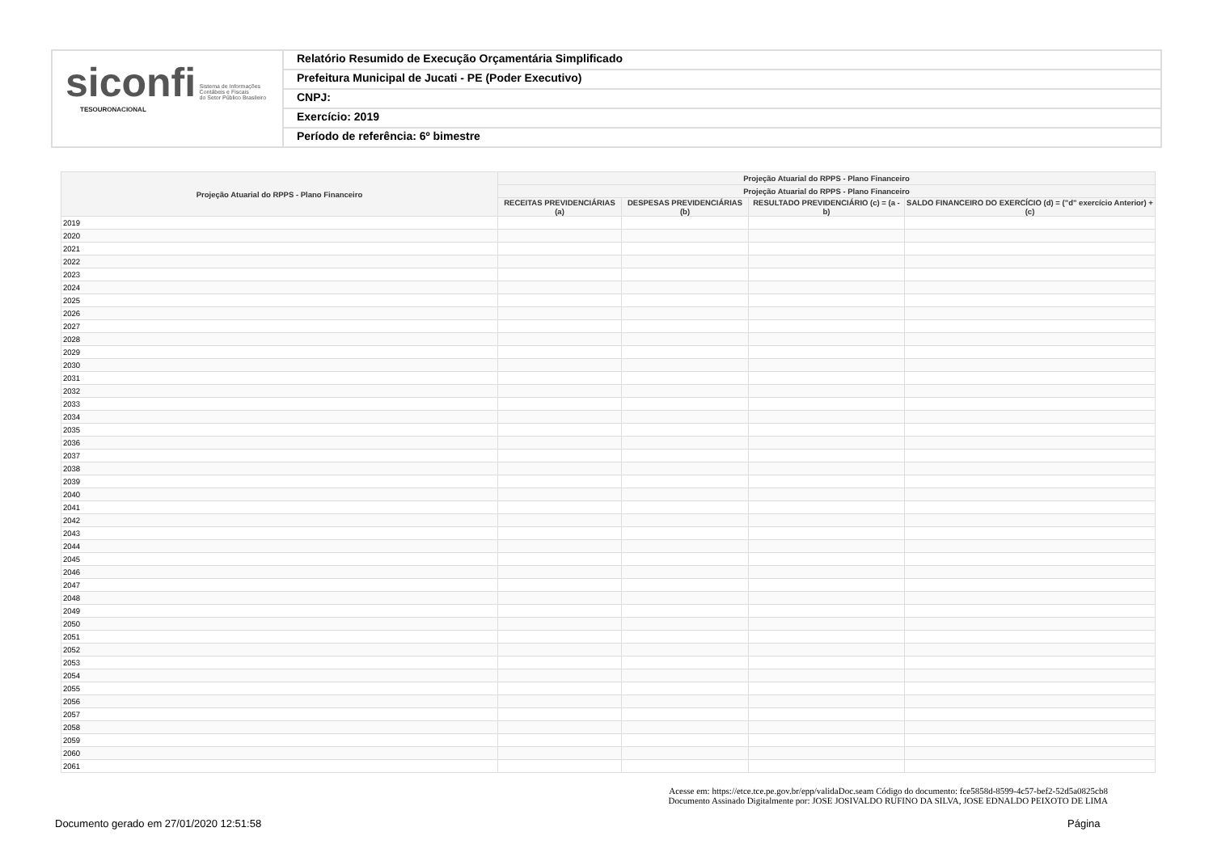siconfi Sistema de Informações
Contábeis e Fiscais
do Setor Público Brasileiro
TESOURONACIONAL
Relatório Resumido de Execução Orçamentária Simplificado
Prefeitura Municipal de Jucati - PE (Poder Executivo)
CNPJ:
Exercício: 2019
Período de referência: 6º bimestre
| Projeção Atuarial do RPPS - Plano Financeiro | Projeção Atuarial do RPPS - Plano Financeiro | | | |
| --- | --- | --- | --- | --- |
| | Projeção Atuarial do RPPS - Plano Financeiro | | | |
| | RECEITAS PREVIDENCIÁRIAS (a) | DESPESAS PREVIDENCIÁRIAS (b) | RESULTADO PREVIDENCIÁRIO (c) = (a - b) | SALDO FINANCEIRO DO EXERCÍCIO (d) = ("d" exercício Anterior) + (c) |
| 2019 | | | | |
| 2020 | | | | |
| 2021 | | | | |
| 2022 | | | | |
| 2023 | | | | |
| 2024 | | | | |
| 2025 | | | | |
| 2026 | | | | |
| 2027 | | | | |
| 2028 | | | | |
| 2029 | | | | |
| 2030 | | | | |
| 2031 | | | | |
| 2032 | | | | |
| 2033 | | | | |
| 2034 | | | | |
| 2035 | | | | |
| 2036 | | | | |
| 2037 | | | | |
| 2038 | | | | |
| 2039 | | | | |
| 2040 | | | | |
| 2041 | | | | |
| 2042 | | | | |
| 2043 | | | | |
| 2044 | | | | |
| 2045 | | | | |
| 2046 | | | | |
| 2047 | | | | |
| 2048 | | | | |
| 2049 | | | | |
| 2050 | | | | |
| 2051 | | | | |
| 2052 | | | | |
| 2053 | | | | |
| 2054 | | | | |
| 2055 | | | | |
| 2056 | | | | |
| 2057 | | | | |
| 2058 | | | | |
| 2059 | | | | |
| 2060 | | | | |
| 2061 | | | | |
Acesse em: https://etce.tce.pe.gov.br/epp/validaDoc.seam Código do documento: fce5858d-8599-4c57-bef2-52d5a0825cb8
Documento Assinado Digitalmente por: JOSE JOSIVALDO RUFINO DA SILVA, JOSE EDNALDO PEIXOTO DE LIMA
Documento gerado em 27/01/2020 12:51:58
Página